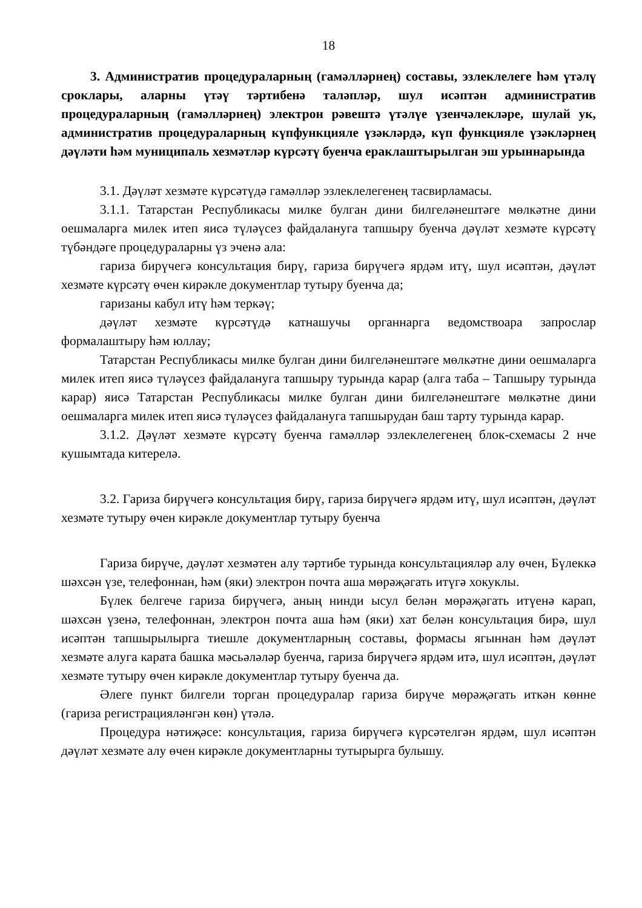18
3. Административ процедураларның (гамәлләрнең) составы, эзлеклелеге һәм үтәлү сроклары, аларны үтәү тәртибенә таләпләр, шул исәптән административ процедураларның (гамәлләрнең) электрон рәвештә үтәлүе үзенчәлекләре, шулай ук, административ процедураларның күпфункцияле үзәкләрдә, күп функцияле үзәкләрнең дәүләти һәм муниципаль хезмәтләр күрсәтү буенча ераклаштырылган эш урыннарында
3.1. Дәүләт хезмәте күрсәтүдә гамәлләр эзлеклелегенең тасвирламасы.
3.1.1. Татарстан Республикасы милке булган дини билгеләнештәге мөлкәтне дини оешмаларга милек итеп яисә түләүсез файдалануга тапшыру буенча дәүләт хезмәте күрсәтү түбәндәге процедураларны үз эченә ала:
гариза бирүчегә консультация бирү, гариза бирүчегә ярдәм итү, шул исәптән, дәүләт хезмәте күрсәтү өчен кирәкле документлар тутыру буенча да;
гаризаны кабул итү һәм теркәү;
дәүләт хезмәте күрсәтүдә катнашучы органнарга ведомствоара запрослар формалаштыру һәм юллау;
Татарстан Республикасы милке булган дини билгеләнештәге мөлкәтне дини оешмаларга милек итеп яисә түләүсез файдалануга тапшыру турында карар (алга таба – Тапшыру турында карар) яисә Татарстан Республикасы милке булган дини билгеләнештәге мөлкәтне дини оешмаларга милек итеп яисә түләүсез файдалануга тапшырудан баш тарту турында карар.
3.1.2. Дәүләт хезмәте күрсәтү буенча гамәлләр эзлеклелегенең блок-схемасы 2 нче кушымтада китерелә.
3.2. Гариза бирүчегә консультация бирү, гариза бирүчегә ярдәм итү, шул исәптән, дәүләт хезмәте тутыру өчен кирәкле документлар тутыру буенча
Гариза бирүче, дәүләт хезмәтен алу тәртибе турында консультацияләр алу өчен, Бүлеккә шәхсән үзе, телефоннан, һәм (яки) электрон почта аша мөрәҗәгать итүгә хокуклы.
Бүлек белгече гариза бирүчегә, аның нинди ысул белән мөрәҗәгать итүенә карап, шәхсән үзенә, телефоннан, электрон почта аша һәм (яки) хат белән консультация бирә, шул исәптән тапшырылырга тиешле документларның составы, формасы ягыннан һәм дәүләт хезмәте алуга карата башка мәсьәләләр буенча, гариза бирүчегә ярдәм итә, шул исәптән, дәүләт хезмәте тутыру өчен кирәкле документлар тутыру буенча да.
Әлеге пункт билгели торган процедуралар гариза бирүче мөрәҗәгать иткән көнне (гариза регистрацияләнгән көн) үтәлә.
Процедура нәтиҗәсе: консультация, гариза бирүчегә күрсәтелгән ярдәм, шул исәптән дәүләт хезмәте алу өчен кирәкле документларны тутырырга булышу.